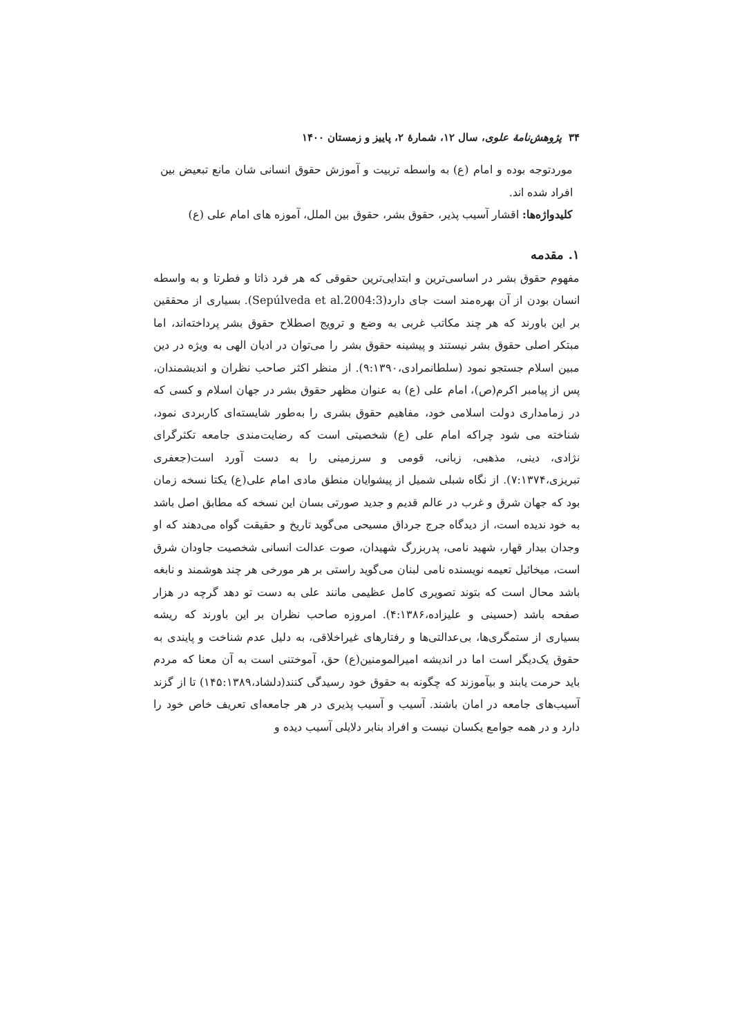۳۴ پژوهش‌نامهٔ علوی، سال ۱۲، شمارهٔ ۲، پاییز و زمستان ۱۴۰۰
موردتوجه بوده و امام (ع) به واسطه تربیت و آموزش حقوق انسانی شان مانع تبعیض بین افراد شده اند.
کلیدواژه‌ها: اقشار آسیب پذیر، حقوق بشر، حقوق بین الملل، آموزه های امام علی (ع)
۱. مقدمه
مفهوم حقوق بشر در اساسی‌ترین و ابتدایی‌ترین حقوقی که هر فرد ذاتا و فطرتا و به واسطه انسان بودن از آن بهره‌مند است جای دارد(Sepúlveda et al.2004:3). بسیاری از محققین بر این باورند که هر چند مکاتب غربی به وضع و ترویج اصطلاح حقوق بشر پرداخته‌اند، اما مبتکر اصلی حقوق بشر نیستند و پیشینه حقوق بشر را می‌توان در ادیان الهی به ویژه در دین مبین اسلام جستجو نمود (سلطانمرادی،۹:۱۳۹۰). از منظر اکثر صاحب نظران و اندیشمندان، پس از پیامبر اکرم(ص)، امام علی (ع) به عنوان مظهر حقوق بشر در جهان اسلام و کسی که در زمامداری دولت اسلامی خود، مفاهیم حقوق بشری را به‌طور شایسته‌ای کاربردی نمود، شناخته می شود چراکه امام علی (ع) شخصیتی است که رضایت‌مندی جامعه تکثرگرای نژادی، دینی، مذهبی، زبانی، قومی و سرزمینی را به دست آورد است(جعفری تبریزی،۷:۱۳۷۴). از نگاه شبلی شمیل از پیشوایان منطق مادی امام علی(ع) یکتا نسخه زمان بود که جهان شرق و غرب در عالم قدیم و جدید صورتی بسان این نسخه که مطابق اصل باشد به خود ندیده است، از دیدگاه جرج جرداق مسیحی می‌گوید تاریخ و حقیقت گواه می‌دهند که او وجدان بیدار قهار، شهید نامی، پدربزرگ شهیدان، صوت عدالت انسانی شخصیت جاودان شرق است، میخائیل تعیمه نویسنده نامی لبنان می‌گوید راستی بر هر مورخی هر چند هوشمند و نابغه باشد محال است که بتوند تصویری کامل عظیمی مانند علی به دست تو دهد گرچه در هزار صفحه باشد (حسینی و علیزاده،۴:۱۳۸۶). امروزه صاحب نظران بر این باورند که ریشه بسیاری از ستمگری‌ها، بی‌عدالتی‌ها و رفتارهای غیراخلاقی، به دلیل عدم شناخت و پایندی به حقوق یک‌دیگر است اما در اندیشه امیرالمومنین(ع) حق، آموختنی است به آن معنا که مردم باید حرمت یابند و بیآموزند که چگونه به حقوق خود رسیدگی کنند(دلشاد،۱۴۵:۱۳۸۹) تا از گزند آسیب‌های جامعه در امان باشند. آسیب و آسیب پذیری در هر جامعه‌ای تعریف خاص خود را دارد و در همه جوامع یکسان نیست و افراد بنابر دلایلی آسیب دیده و